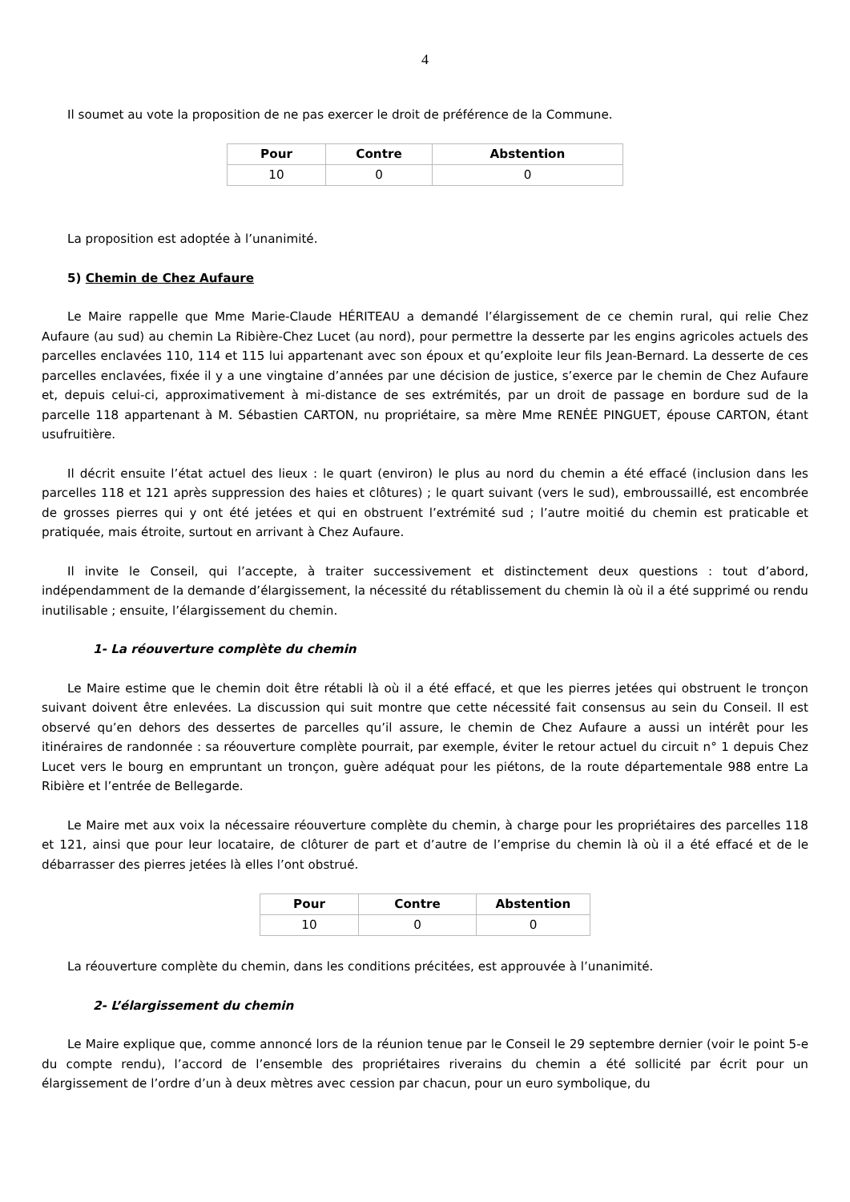4
Il soumet au vote la proposition de ne pas exercer le droit de préférence de la Commune.
| Pour | Contre | Abstention |
| --- | --- | --- |
| 10 | 0 | 0 |
La proposition est adoptée à l’unanimité.
5) Chemin de Chez Aufaure
Le Maire rappelle que Mme Marie-Claude HÉRITEAU a demandé l’élargissement de ce chemin rural, qui relie Chez Aufaure (au sud) au chemin La Ribière-Chez Lucet (au nord), pour permettre la desserte par les engins agricoles actuels des parcelles enclavées 110, 114 et 115 lui appartenant avec son époux et qu’exploite leur fils Jean-Bernard. La desserte de ces parcelles enclavées, fixée il y a une vingtaine d’années par une décision de justice, s’exerce par le chemin de Chez Aufaure et, depuis celui-ci, approximativement à mi-distance de ses extrémités, par un droit de passage en bordure sud de la parcelle 118 appartenant à M. Sébastien CARTON, nu propriétaire, sa mère Mme RENÉE PINGUET, épouse CARTON, étant usufruitière.
Il décrit ensuite l’état actuel des lieux : le quart (environ) le plus au nord du chemin a été effacé (inclusion dans les parcelles 118 et 121 après suppression des haies et clôtures) ; le quart suivant (vers le sud), embroussaillé, est encombrée de grosses pierres qui y ont été jetées et qui en obstruent l’extrémité sud ; l’autre moitié du chemin est praticable et pratiquée, mais étroite, surtout en arrivant à Chez Aufaure.
Il invite le Conseil, qui l’accepte, à traiter successivement et distinctement deux questions : tout d’abord, indépendamment de la demande d’élargissement, la nécessité du rétablissement du chemin là où il a été supprimé ou rendu inutilisable ; ensuite, l’élargissement du chemin.
1- La réouverture complète du chemin
Le Maire estime que le chemin doit être rétabli là où il a été effacé, et que les pierres jetées qui obstruent le tronçon suivant doivent être enlevées. La discussion qui suit montre que cette nécessité fait consensus au sein du Conseil. Il est observé qu’en dehors des dessertes de parcelles qu’il assure, le chemin de Chez Aufaure a aussi un intérêt pour les itinéraires de randonnée : sa réouverture complète pourrait, par exemple, éviter le retour actuel du circuit n° 1 depuis Chez Lucet vers le bourg en empruntant un tronçon, guère adéquat pour les piétons, de la route départementale 988 entre La Ribière et l’entrée de Bellegarde.
Le Maire met aux voix la nécessaire réouverture complète du chemin, à charge pour les propriétaires des parcelles 118 et 121, ainsi que pour leur locataire, de clôturer de part et d’autre de l’emprise du chemin là où il a été effacé et de le débarrasser des pierres jetées là elles l’ont obstrué.
| Pour | Contre | Abstention |
| --- | --- | --- |
| 10 | 0 | 0 |
La réouverture complète du chemin, dans les conditions précitées, est approuvée à l’unanimité.
2- L’élargissement du chemin
Le Maire explique que, comme annoncé lors de la réunion tenue par le Conseil le 29 septembre dernier (voir le point 5-e du compte rendu), l’accord de l’ensemble des propriétaires riverains du chemin a été sollicité par écrit pour un élargissement de l’ordre d’un à deux mètres avec cession par chacun, pour un euro symbolique, du